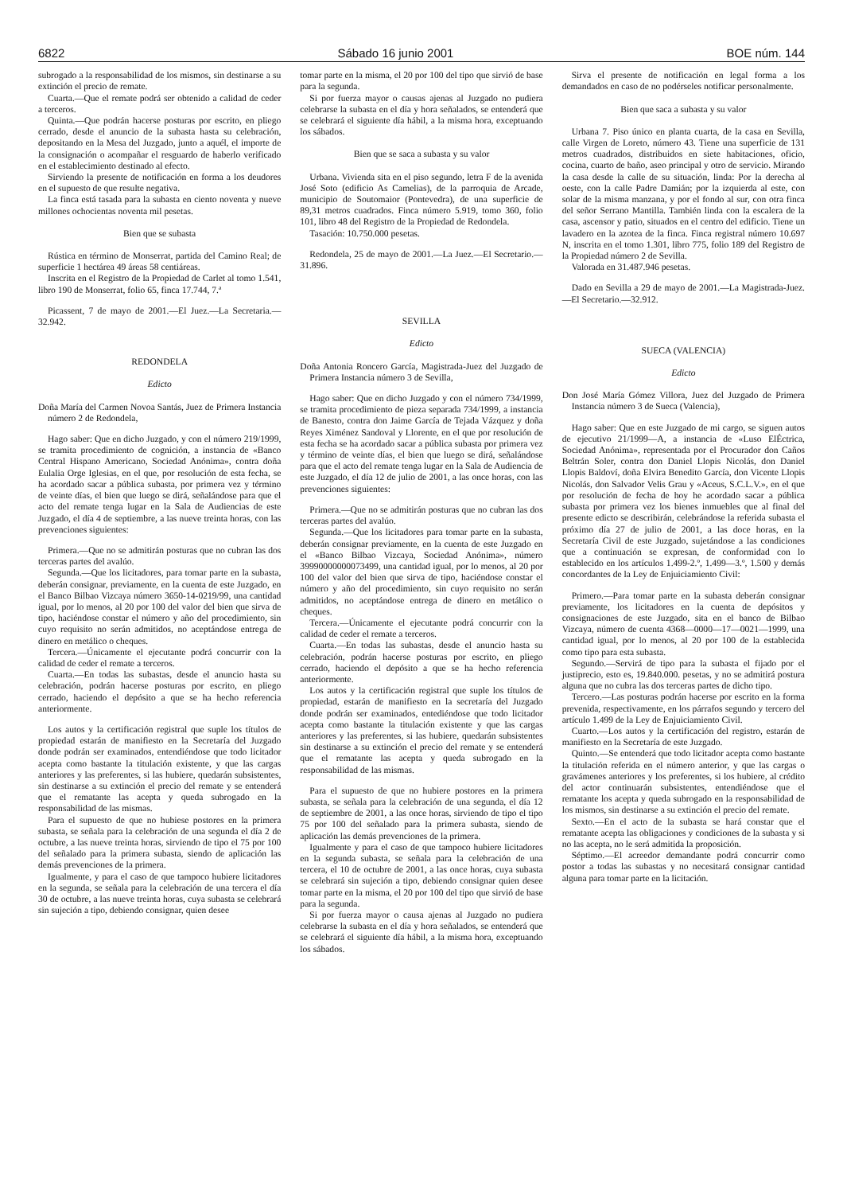6822 Sábado 16 junio 2001 BOE núm. 144
subrogado a la responsabilidad de los mismos, sin destinarse a su extinción el precio de remate.
Cuarta.—Que el remate podrá ser obtenido a calidad de ceder a terceros.
Quinta.—Que podrán hacerse posturas por escrito, en pliego cerrado, desde el anuncio de la subasta hasta su celebración, depositando en la Mesa del Juzgado, junto a aquél, el importe de la consignación o acompañar el resguardo de haberlo verificado en el establecimiento destinado al efecto.
Sirviendo la presente de notificación en forma a los deudores en el supuesto de que resulte negativa.
La finca está tasada para la subasta en ciento noventa y nueve millones ochocientas noventa mil pesetas.
Bien que se subasta
Rústica en término de Monserrat, partida del Camino Real; de superficie 1 hectárea 49 áreas 58 centiáreas.
Inscrita en el Registro de la Propiedad de Carlet al tomo 1.541, libro 190 de Monserrat, folio 65, finca 17.744, 7.ª
Picassent, 7 de mayo de 2001.—El Juez.—La Secretaria.—32.942.
REDONDELA
Edicto
Doña María del Carmen Novoa Santás, Juez de Primera Instancia número 2 de Redondela,
Hago saber: Que en dicho Juzgado, y con el número 219/1999, se tramita procedimiento de cognición, a instancia de «Banco Central Hispano Americano, Sociedad Anónima», contra doña Eulalia Orge Iglesias, en el que, por resolución de esta fecha, se ha acordado sacar a pública subasta, por primera vez y término de veinte días, el bien que luego se dirá, señalándose para que el acto del remate tenga lugar en la Sala de Audiencias de este Juzgado, el día 4 de septiembre, a las nueve treinta horas, con las prevenciones siguientes:
Primera.—Que no se admitirán posturas que no cubran las dos terceras partes del avalúo.
Segunda.—Que los licitadores, para tomar parte en la subasta, deberán consignar, previamente, en la cuenta de este Juzgado, en el Banco Bilbao Vizcaya número 3650-14-0219/99, una cantidad igual, por lo menos, al 20 por 100 del valor del bien que sirva de tipo, haciéndose constar el número y año del procedimiento, sin cuyo requisito no serán admitidos, no aceptándose entrega de dinero en metálico o cheques.
Tercera.—Únicamente el ejecutante podrá concurrir con la calidad de ceder el remate a terceros.
Cuarta.—En todas las subastas, desde el anuncio hasta su celebración, podrán hacerse posturas por escrito, en pliego cerrado, haciendo el depósito a que se ha hecho referencia anteriormente.
Los autos y la certificación registral que suple los títulos de propiedad estarán de manifiesto en la Secretaría del Juzgado donde podrán ser examinados, entendiéndose que todo licitador acepta como bastante la titulación existente, y que las cargas anteriores y las preferentes, si las hubiere, quedarán subsistentes, sin destinarse a su extinción el precio del remate y se entenderá que el rematante las acepta y queda subrogado en la responsabilidad de las mismas.
Para el supuesto de que no hubiese postores en la primera subasta, se señala para la celebración de una segunda el día 2 de octubre, a las nueve treinta horas, sirviendo de tipo el 75 por 100 del señalado para la primera subasta, siendo de aplicación las demás prevenciones de la primera.
Igualmente, y para el caso de que tampoco hubiere licitadores en la segunda, se señala para la celebración de una tercera el día 30 de octubre, a las nueve treinta horas, cuya subasta se celebrará sin sujeción a tipo, debiendo consignar, quien desee
tomar parte en la misma, el 20 por 100 del tipo que sirvió de base para la segunda.
Si por fuerza mayor o causas ajenas al Juzgado no pudiera celebrarse la subasta en el día y hora señalados, se entenderá que se celebrará el siguiente día hábil, a la misma hora, exceptuando los sábados.
Bien que se saca a subasta y su valor
Urbana. Vivienda sita en el piso segundo, letra F de la avenida José Soto (edificio As Camelias), de la parroquia de Arcade, municipio de Soutomaior (Pontevedra), de una superficie de 89,31 metros cuadrados. Finca número 5.919, tomo 360, folio 101, libro 48 del Registro de la Propiedad de Redondela.
Tasación: 10.750.000 pesetas.
Redondela, 25 de mayo de 2001.—La Juez.—El Secretario.—31.896.
SEVILLA
Edicto
Doña Antonia Roncero García, Magistrada-Juez del Juzgado de Primera Instancia número 3 de Sevilla,
Hago saber: Que en dicho Juzgado y con el número 734/1999, se tramita procedimiento de pieza separada 734/1999, a instancia de Banesto, contra don Jaime García de Tejada Vázquez y doña Reyes Ximénez Sandoval y Llorente, en el que por resolución de esta fecha se ha acordado sacar a pública subasta por primera vez y término de veinte días, el bien que luego se dirá, señalándose para que el acto del remate tenga lugar en la Sala de Audiencia de este Juzgado, el día 12 de julio de 2001, a las once horas, con las prevenciones siguientes:
Primera.—Que no se admitirán posturas que no cubran las dos terceras partes del avalúo.
Segunda.—Que los licitadores para tomar parte en la subasta, deberán consignar previamente, en la cuenta de este Juzgado en el «Banco Bilbao Vizcaya, Sociedad Anónima», número 39990000000073499, una cantidad igual, por lo menos, al 20 por 100 del valor del bien que sirva de tipo, haciéndose constar el número y año del procedimiento, sin cuyo requisito no serán admitidos, no aceptándose entrega de dinero en metálico o cheques.
Tercera.—Únicamente el ejecutante podrá concurrir con la calidad de ceder el remate a terceros.
Cuarta.—En todas las subastas, desde el anuncio hasta su celebración, podrán hacerse posturas por escrito, en pliego cerrado, haciendo el depósito a que se ha hecho referencia anteriormente.
Los autos y la certificación registral que suple los títulos de propiedad, estarán de manifiesto en la secretaría del Juzgado donde podrán ser examinados, entediéndose que todo licitador acepta como bastante la titulación existente y que las cargas anteriores y las preferentes, si las hubiere, quedarán subsistentes sin destinarse a su extinción el precio del remate y se entenderá que el rematante las acepta y queda subrogado en la responsabilidad de las mismas.
Para el supuesto de que no hubiere postores en la primera subasta, se señala para la celebración de una segunda, el día 12 de septiembre de 2001, a las once horas, sirviendo de tipo el tipo 75 por 100 del señalado para la primera subasta, siendo de aplicación las demás prevenciones de la primera.
Igualmente y para el caso de que tampoco hubiere licitadores en la segunda subasta, se señala para la celebración de una tercera, el 10 de octubre de 2001, a las once horas, cuya subasta se celebrará sin sujeción a tipo, debiendo consignar quien desee tomar parte en la misma, el 20 por 100 del tipo que sirvió de base para la segunda.
Si por fuerza mayor o causa ajenas al Juzgado no pudiera celebrarse la subasta en el día y hora señalados, se entenderá que se celebrará el siguiente día hábil, a la misma hora, exceptuando los sábados.
Sirva el presente de notificación en legal forma a los demandados en caso de no podérseles notificar personalmente.
Bien que saca a subasta y su valor
Urbana 7. Piso único en planta cuarta, de la casa en Sevilla, calle Virgen de Loreto, número 43. Tiene una superficie de 131 metros cuadrados, distribuidos en siete habitaciones, oficio, cocina, cuarto de baño, aseo principal y otro de servicio. Mirando la casa desde la calle de su situación, linda: Por la derecha al oeste, con la calle Padre Damián; por la izquierda al este, con solar de la misma manzana, y por el fondo al sur, con otra finca del señor Serrano Mantilla. También linda con la escalera de la casa, ascensor y patio, situados en el centro del edificio. Tiene un lavadero en la azotea de la finca. Finca registral número 10.697 N, inscrita en el tomo 1.301, libro 775, folio 189 del Registro de la Propiedad número 2 de Sevilla.
Valorada en 31.487.946 pesetas.
Dado en Sevilla a 29 de mayo de 2001.—La Magistrada-Juez.—El Secretario.—32.912.
SUECA (VALENCIA)
Edicto
Don José María Gómez Villora, Juez del Juzgado de Primera Instancia número 3 de Sueca (Valencia),
Hago saber: Que en este Juzgado de mi cargo, se siguen autos de ejecutivo 21/1999—A, a instancia de «Luso ElÉctrica, Sociedad Anónima», representada por el Procurador don Caños Beltrán Soler, contra don Daniel Llopis Nicolás, don Daniel Llopis Baldoví, doña Elvira Benedito García, don Vicente Llopis Nicolás, don Salvador Velis Grau y «Aceus, S.C.L.V.», en el que por resolución de fecha de hoy he acordado sacar a pública subasta por primera vez los bienes inmuebles que al final del presente edicto se describirán, celebrándose la referida subasta el próximo día 27 de julio de 2001, a las doce horas, en la Secretaría Civil de este Juzgado, sujetándose a las condiciones que a continuación se expresan, de conformidad con lo establecido en los artículos 1.499-2.º, 1.499—3.º, 1.500 y demás concordantes de la Ley de Enjuiciamiento Civil:
Primero.—Para tomar parte en la subasta deberán consignar previamente, los licitadores en la cuenta de depósitos y consignaciones de este Juzgado, sita en el banco de Bilbao Vizcaya, número de cuenta 4368—0000—17—0021—1999, una cantidad igual, por lo menos, al 20 por 100 de la establecida como tipo para esta subasta.
Segundo.—Servirá de tipo para la subasta el fijado por el justiprecio, esto es, 19.840.000. pesetas, y no se admitirá postura alguna que no cubra las dos terceras partes de dicho tipo.
Tercero.—Las posturas podrán hacerse por escrito en la forma prevenida, respectivamente, en los párrafos segundo y tercero del artículo 1.499 de la Ley de Enjuiciamiento Civil.
Cuarto.—Los autos y la certificación del registro, estarán de manifiesto en la Secretaría de este Juzgado.
Quinto.—Se entenderá que todo licitador acepta como bastante la titulación referida en el número anterior, y que las cargas o gravámenes anteriores y los preferentes, si los hubiere, al crédito del actor continuarán subsistentes, entendiéndose que el rematante los acepta y queda subrogado en la responsabilidad de los mismos, sin destinarse a su extinción el precio del remate.
Sexto.—En el acto de la subasta se hará constar que el rematante acepta las obligaciones y condiciones de la subasta y si no las acepta, no le será admitida la proposición.
Séptimo.—El acreedor demandante podrá concurrir como postor a todas las subastas y no necesitará consignar cantidad alguna para tomar parte en la licitación.